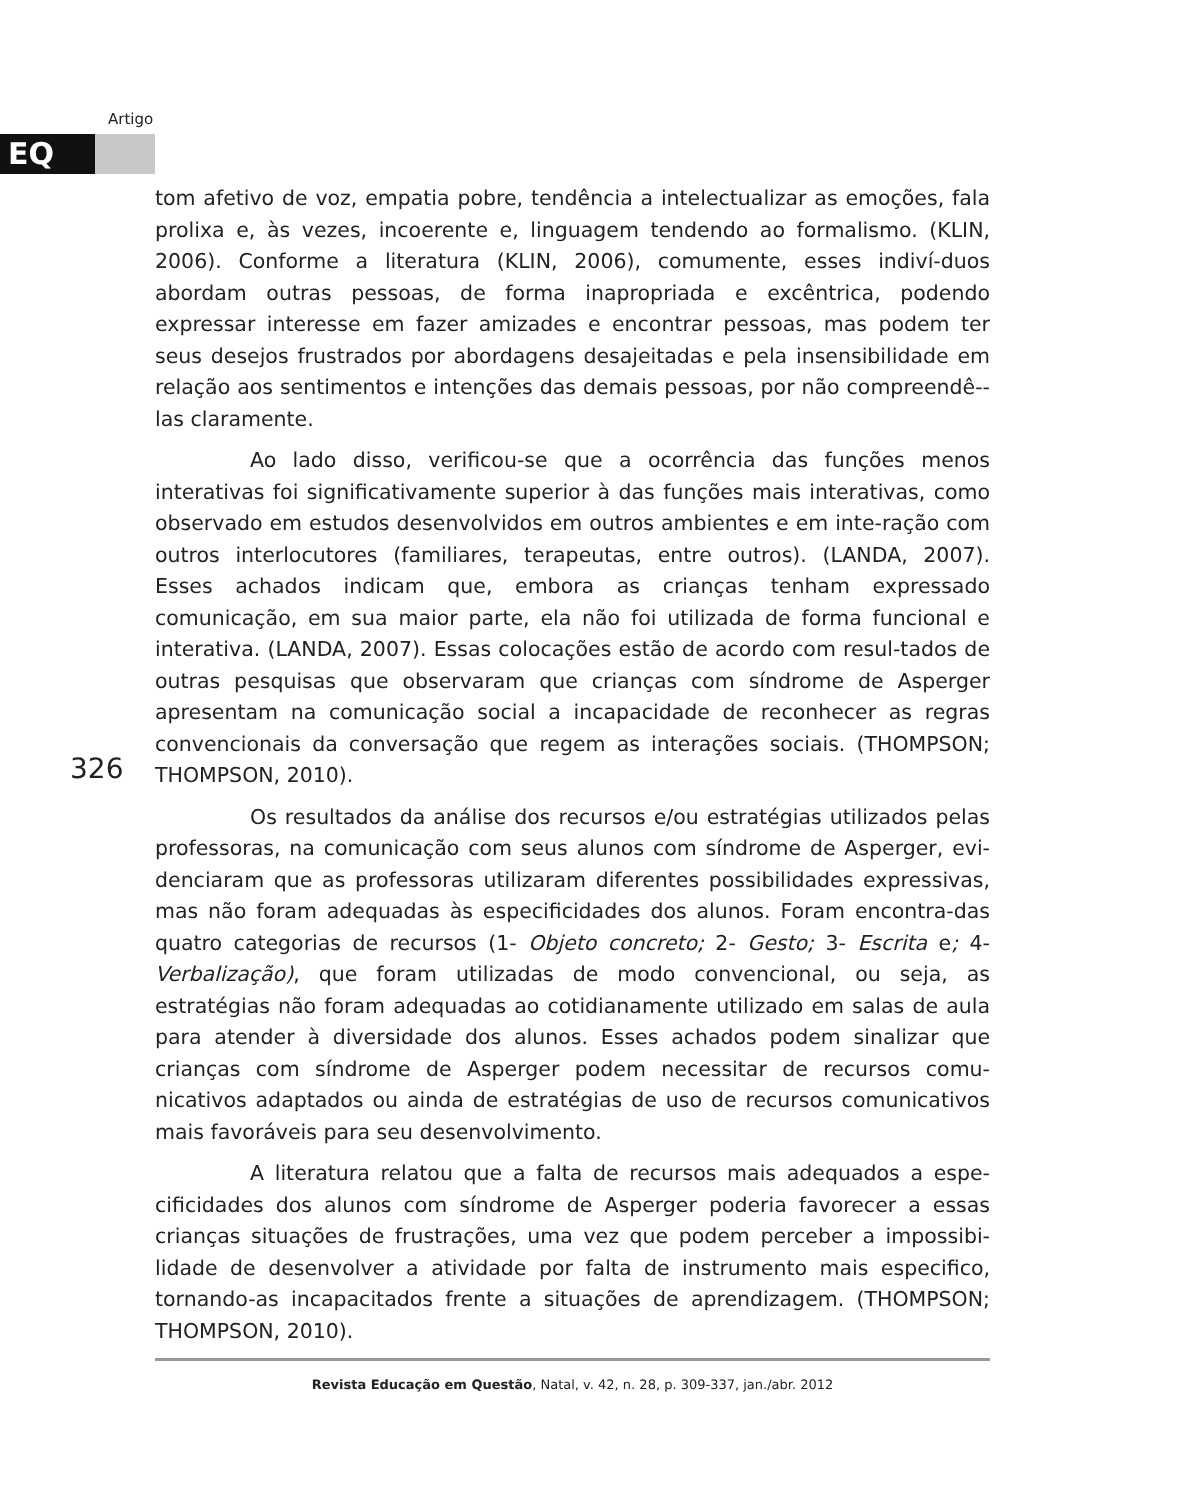Artigo
EQ
326
tom afetivo de voz, empatia pobre, tendência a intelectualizar as emoções, fala prolixa e, às vezes, incoerente e, linguagem tendendo ao formalismo. (KLIN, 2006). Conforme a literatura (KLIN, 2006), comumente, esses indiví-duos abordam outras pessoas, de forma inapropriada e excêntrica, podendo expressar interesse em fazer amizades e encontrar pessoas, mas podem ter seus desejos frustrados por abordagens desajeitadas e pela insensibilidade em relação aos sentimentos e intenções das demais pessoas, por não compreendê--las claramente.
Ao lado disso, verificou-se que a ocorrência das funções menos interativas foi significativamente superior à das funções mais interativas, como observado em estudos desenvolvidos em outros ambientes e em inte-ração com outros interlocutores (familiares, terapeutas, entre outros). (LANDA, 2007). Esses achados indicam que, embora as crianças tenham expressado comunicação, em sua maior parte, ela não foi utilizada de forma funcional e interativa. (LANDA, 2007). Essas colocações estão de acordo com resul-tados de outras pesquisas que observaram que crianças com síndrome de Asperger apresentam na comunicação social a incapacidade de reconhecer as regras convencionais da conversação que regem as interações sociais. (THOMPSON; THOMPSON, 2010).
Os resultados da análise dos recursos e/ou estratégias utilizados pelas professoras, na comunicação com seus alunos com síndrome de Asperger, evi-denciaram que as professoras utilizaram diferentes possibilidades expressivas, mas não foram adequadas às especificidades dos alunos. Foram encontra-das quatro categorias de recursos (1- Objeto concreto; 2- Gesto; 3- Escrita e; 4- Verbalização), que foram utilizadas de modo convencional, ou seja, as estratégias não foram adequadas ao cotidianamente utilizado em salas de aula para atender à diversidade dos alunos. Esses achados podem sinalizar que crianças com síndrome de Asperger podem necessitar de recursos comu-nicativos adaptados ou ainda de estratégias de uso de recursos comunicativos mais favoráveis para seu desenvolvimento.
A literatura relatou que a falta de recursos mais adequados a espe-cificidades dos alunos com síndrome de Asperger poderia favorecer a essas crianças situações de frustrações, uma vez que podem perceber a impossibi-lidade de desenvolver a atividade por falta de instrumento mais especifico, tornando-as incapacitados frente a situações de aprendizagem. (THOMPSON; THOMPSON, 2010).
Revista Educação em Questão, Natal, v. 42, n. 28, p. 309-337, jan./abr. 2012